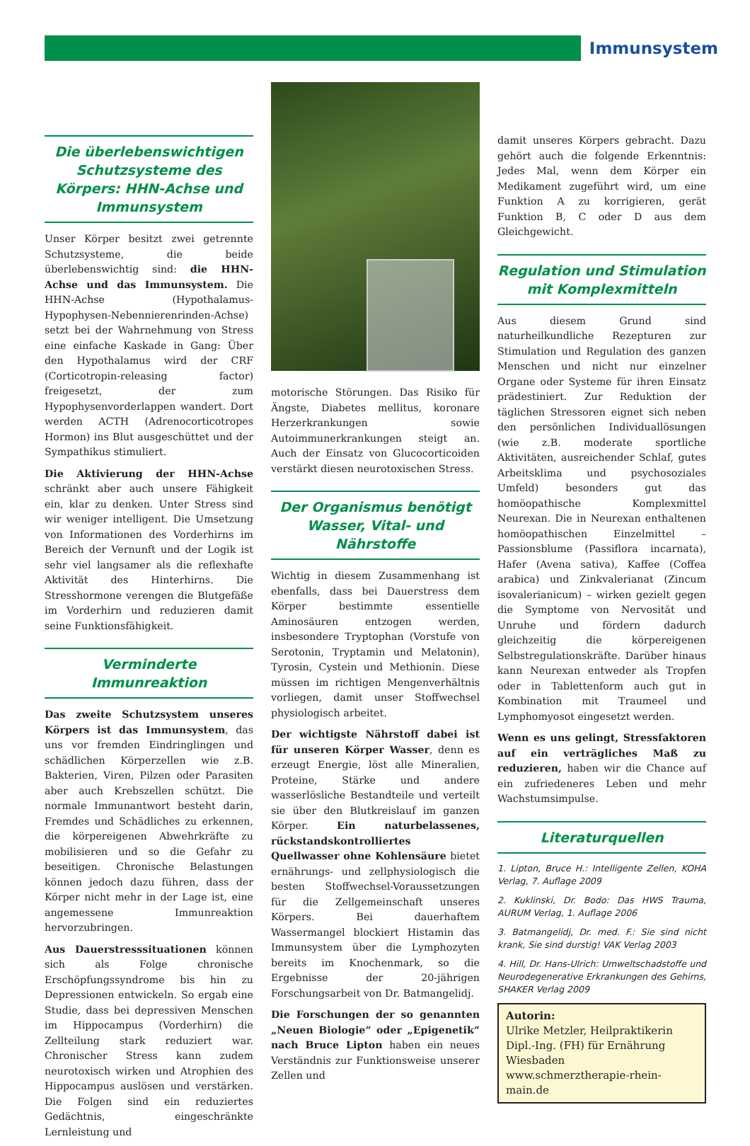Immunsystem
Die überlebenswichtigen Schutzsysteme des Körpers: HHN-Achse und Immunsystem
Unser Körper besitzt zwei getrennte Schutzsysteme, die beide überlebenswichtig sind: die HHN-Achse und das Immunsystem. Die HHN-Achse (Hypothalamus-Hypophysen-Nebennierenrinden-Achse) setzt bei der Wahrnehmung von Stress eine einfache Kaskade in Gang: Über den Hypothalamus wird der CRF (Corticotropin-releasing factor) freigesetzt, der zum Hypophysenvorderlappen wandert. Dort werden ACTH (Adrenocorticotropes Hormon) ins Blut ausgeschüttet und der Sympathikus stimuliert.
Die Aktivierung der HHN-Achse schränkt aber auch unsere Fähigkeit ein, klar zu denken. Unter Stress sind wir weniger intelligent. Die Umsetzung von Informationen des Vorderhirns im Bereich der Vernunft und der Logik ist sehr viel langsamer als die reflexhafte Aktivität des Hinterhirns. Die Stresshormone verengen die Blutgefäße im Vorderhirn und reduzieren damit seine Funktionsfähigkeit.
Verminderte Immunreaktion
Das zweite Schutzsystem unseres Körpers ist das Immunsystem, das uns vor fremden Eindringlingen und schädlichen Körperzellen wie z.B. Bakterien, Viren, Pilzen oder Parasiten aber auch Krebszellen schützt. Die normale Immunantwort besteht darin, Fremdes und Schädliches zu erkennen, die körpereigenen Abwehrkräfte zu mobilisieren und so die Gefahr zu beseitigen. Chronische Belastungen können jedoch dazu führen, dass der Körper nicht mehr in der Lage ist, eine angemessene Immunreaktion hervorzubringen.
Aus Dauerstresssituationen können sich als Folge chronische Erschöpfungssyndrome bis hin zu Depressionen entwickeln. So ergab eine Studie, dass bei depressiven Menschen im Hippocampus (Vorderhirn) die Zellteilung stark reduziert war. Chronischer Stress kann zudem neurotoxisch wirken und Atrophien des Hippocampus auslösen und verstärken. Die Folgen sind ein reduziertes Gedächtnis, eingeschränkte Lernleistung und
motorische Störungen. Das Risiko für Ängste, Diabetes mellitus, koronare Herzerkrankungen sowie Autoimmunerkrankungen steigt an. Auch der Einsatz von Glucocorticoiden verstärkt diesen neurotoxischen Stress.
Der Organismus benötigt Wasser, Vital- und Nährstoffe
Wichtig in diesem Zusammenhang ist ebenfalls, dass bei Dauerstress dem Körper bestimmte essentielle Aminosäuren entzogen werden, insbesondere Tryptophan (Vorstufe von Serotonin, Tryptamin und Melatonin), Tyrosin, Cystein und Methionin. Diese müssen im richtigen Mengenverhältnis vorliegen, damit unser Stoffwechsel physiologisch arbeitet.
Der wichtigste Nährstoff dabei ist für unseren Körper Wasser, denn es erzeugt Energie, löst alle Mineralien, Proteine, Stärke und andere wasserlösliche Bestandteile und verteilt sie über den Blutkreislauf im ganzen Körper. Ein naturbelassenes, rückstandskontrolliertes Quellwasser ohne Kohlensäure bietet ernährungs- und zellphysiologisch die besten Stoffwechsel-Voraussetzungen für die Zellgemeinschaft unseres Körpers. Bei dauerhaftem Wassermangel blockiert Histamin das Immunsystem über die Lymphozyten bereits im Knochenmark, so die Ergebnisse der 20-jährigen Forschungsarbeit von Dr. Batmangelidj.
Die Forschungen der so genannten „Neuen Biologie“ oder „Epigenetik“ nach Bruce Lipton haben ein neues Verständnis zur Funktionsweise unserer Zellen und
damit unseres Körpers gebracht. Dazu gehört auch die folgende Erkenntnis: Jedes Mal, wenn dem Körper ein Medikament zugeführt wird, um eine Funktion A zu korrigieren, gerät Funktion B, C oder D aus dem Gleichgewicht.
Regulation und Stimulation mit Komplexmitteln
Aus diesem Grund sind naturheilkundliche Rezepturen zur Stimulation und Regulation des ganzen Menschen und nicht nur einzelner Organe oder Systeme für ihren Einsatz prädestiniert. Zur Reduktion der täglichen Stressoren eignet sich neben den persönlichen Individuallösungen (wie z.B. moderate sportliche Aktivitäten, ausreichender Schlaf, gutes Arbeitsklima und psychosoziales Umfeld) besonders gut das homöopathische Komplexmittel Neurexan. Die in Neurexan enthaltenen homöopathischen Einzelmittel – Passionsblume (Passiflora incarnata), Hafer (Avena sativa), Kaffee (Coffea arabica) und Zinkvalerianat (Zincum isovalerianicum) – wirken gezielt gegen die Symptome von Nervosität und Unruhe und fördern dadurch gleichzeitig die körpereigenen Selbstregulationskräfte. Darüber hinaus kann Neurexan entweder als Tropfen oder in Tablettenform auch gut in Kombination mit Traumeel und Lymphomyosot eingesetzt werden.
Wenn es uns gelingt, Stressfaktoren auf ein verträgliches Maß zu reduzieren, haben wir die Chance auf ein zufriedeneres Leben und mehr Wachstumsimpulse.
Literaturquellen
1. Lipton, Bruce H.: Intelligente Zellen, KOHA Verlag, 7. Auflage 2009
2. Kuklinski, Dr. Bodo: Das HWS Trauma, AURUM Verlag, 1. Auflage 2006
3. Batmangelidj, Dr. med. F.: Sie sind nicht krank, Sie sind durstig! VAK Verlag 2003
4. Hill, Dr. Hans-Ulrich: Umweltschadstoffe und Neurodegenerative Erkrankungen des Gehirns, SHAKER Verlag 2009
Autorin:
Ulrike Metzler, Heilpraktikerin
Dipl.-Ing. (FH) für Ernährung
Wiesbaden
www.schmerztherapie-rhein-main.de